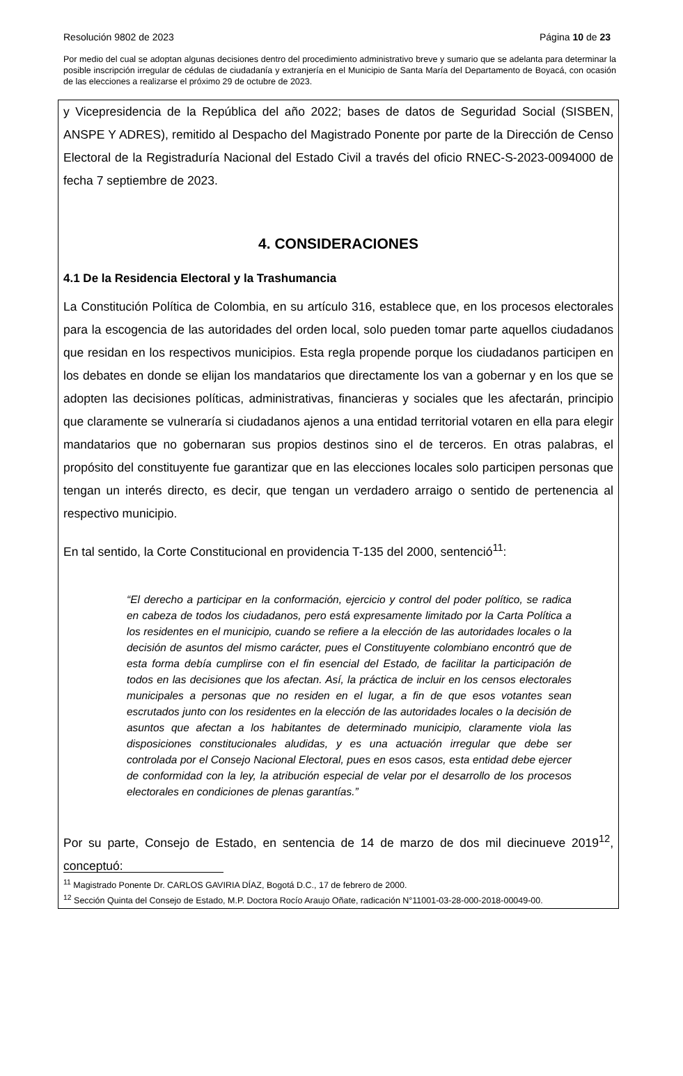Resolución 9802 de 2023 Página 10 de 23
Por medio del cual se adoptan algunas decisiones dentro del procedimiento administrativo breve y sumario que se adelanta para determinar la posible inscripción irregular de cédulas de ciudadanía y extranjería en el Municipio de Santa María del Departamento de Boyacá, con ocasión de las elecciones a realizarse el próximo 29 de octubre de 2023.
y Vicepresidencia de la República del año 2022; bases de datos de Seguridad Social (SISBEN, ANSPE Y ADRES), remitido al Despacho del Magistrado Ponente por parte de la Dirección de Censo Electoral de la Registraduría Nacional del Estado Civil a través del oficio RNEC-S-2023-0094000 de fecha 7 septiembre de 2023.
4. CONSIDERACIONES
4.1 De la Residencia Electoral y la Trashumancia
La Constitución Política de Colombia, en su artículo 316, establece que, en los procesos electorales para la escogencia de las autoridades del orden local, solo pueden tomar parte aquellos ciudadanos que residan en los respectivos municipios. Esta regla propende porque los ciudadanos participen en los debates en donde se elijan los mandatarios que directamente los van a gobernar y en los que se adopten las decisiones políticas, administrativas, financieras y sociales que les afectarán, principio que claramente se vulneraría si ciudadanos ajenos a una entidad territorial votaren en ella para elegir mandatarios que no gobernaran sus propios destinos sino el de terceros. En otras palabras, el propósito del constituyente fue garantizar que en las elecciones locales solo participen personas que tengan un interés directo, es decir, que tengan un verdadero arraigo o sentido de pertenencia al respectivo municipio.
En tal sentido, la Corte Constitucional en providencia T-135 del 2000, sentenció<sup>11</sup>:
“El derecho a participar en la conformación, ejercicio y control del poder político, se radica en cabeza de todos los ciudadanos, pero está expresamente limitado por la Carta Política a los residentes en el municipio, cuando se refiere a la elección de las autoridades locales o la decisión de asuntos del mismo carácter, pues el Constituyente colombiano encontró que de esta forma debía cumplirse con el fin esencial del Estado, de facilitar la participación de todos en las decisiones que los afectan. Así, la práctica de incluir en los censos electorales municipales a personas que no residen en el lugar, a fin de que esos votantes sean escrutados junto con los residentes en la elección de las autoridades locales o la decisión de asuntos que afectan a los habitantes de determinado municipio, claramente viola las disposiciones constitucionales aludidas, y es una actuación irregular que debe ser controlada por el Consejo Nacional Electoral, pues en esos casos, esta entidad debe ejercer de conformidad con la ley, la atribución especial de velar por el desarrollo de los procesos electorales en condiciones de plenas garantías.”
Por su parte, Consejo de Estado, en sentencia de 14 de marzo de dos mil diecinueve 2019<sup>12</sup>, conceptuó:
<sup>11</sup> Magistrado Ponente Dr. CARLOS GAVIRIA DÍAZ, Bogotá D.C., 17 de febrero de 2000.
<sup>12</sup> Sección Quinta del Consejo de Estado, M.P. Doctora Rocío Araujo Oñate, radicación N°11001-03-28-000-2018-00049-00.